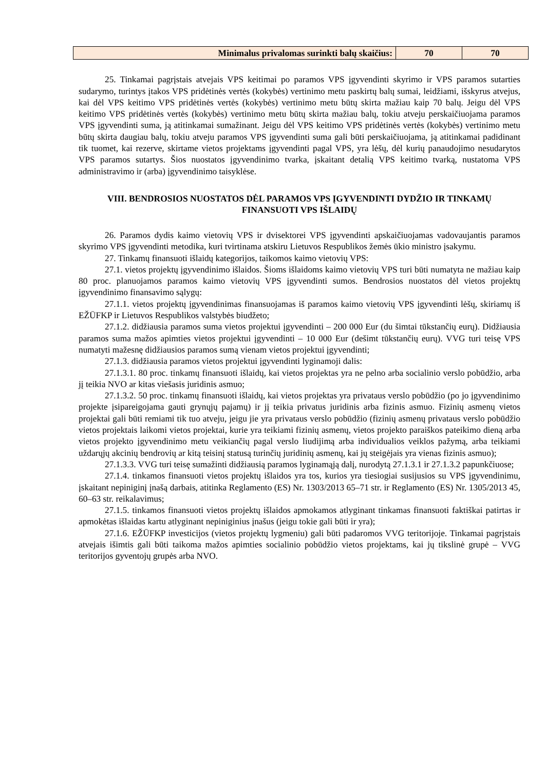| Minimalus privalomas surinkti balų skaičius: | 70 | 70 |
25. Tinkamai pagrįstais atvejais VPS keitimai po paramos VPS įgyvendinti skyrimo ir VPS paramos sutarties sudarymo, turintys įtakos VPS pridėtinės vertės (kokybės) vertinimo metu paskirtų balų sumai, leidžiami, išskyrus atvejus, kai dėl VPS keitimo VPS pridėtinės vertės (kokybės) vertinimo metu būtų skirta mažiau kaip 70 balų. Jeigu dėl VPS keitimo VPS pridėtinės vertės (kokybės) vertinimo metu būtų skirta mažiau balų, tokiu atveju perskaičiuojama paramos VPS įgyvendinti suma, ją atitinkamai sumažinant. Jeigu dėl VPS keitimo VPS pridėtinės vertės (kokybės) vertinimo metu būtų skirta daugiau balų, tokiu atveju paramos VPS įgyvendinti suma gali būti perskaičiuojama, ją atitinkamai padidinant tik tuomet, kai rezerve, skirtame vietos projektams įgyvendinti pagal VPS, yra lėšų, dėl kurių panaudojimo nesudarytos VPS paramos sutartys. Šios nuostatos įgyvendinimo tvarka, įskaitant detalią VPS keitimo tvarką, nustatoma VPS administravimo ir (arba) įgyvendinimo taisyklėse.
VIII. BENDROSIOS NUOSTATOS DĖL PARAMOS VPS ĮGYVENDINTI DYDŽIO IR TINKAMŲ FINANSUOTI VPS IŠLAIDŲ
26. Paramos dydis kaimo vietovių VPS ir dvisektorei VPS įgyvendinti apskaičiuojamas vadovaujantis paramos skyrimo VPS įgyvendinti metodika, kuri tvirtinama atskiru Lietuvos Respublikos žemės ūkio ministro įsakymu.
27. Tinkamų finansuoti išlaidų kategorijos, taikomos kaimo vietovių VPS:
27.1. vietos projektų įgyvendinimo išlaidos. Šioms išlaidoms kaimo vietovių VPS turi būti numatyta ne mažiau kaip 80 proc. planuojamos paramos kaimo vietovių VPS įgyvendinti sumos. Bendrosios nuostatos dėl vietos projektų įgyvendinimo finansavimo sąlygų:
27.1.1. vietos projektų įgyvendinimas finansuojamas iš paramos kaimo vietovių VPS įgyvendinti lėšų, skiriamų iš EŽŪFKP ir Lietuvos Respublikos valstybės biudžeto;
27.1.2. didžiausia paramos suma vietos projektui įgyvendinti – 200 000 Eur (du šimtai tūkstančių eurų). Didžiausia paramos suma mažos apimties vietos projektui įgyvendinti – 10 000 Eur (dešimt tūkstančių eurų). VVG turi teisę VPS numatyti mažesnę didžiausios paramos sumą vienam vietos projektui įgyvendinti;
27.1.3. didžiausia paramos vietos projektui įgyvendinti lyginamoji dalis:
27.1.3.1. 80 proc. tinkamų finansuoti išlaidų, kai vietos projektas yra ne pelno arba socialinio verslo pobūdžio, arba jį teikia NVO ar kitas viešasis juridinis asmuo;
27.1.3.2. 50 proc. tinkamų finansuoti išlaidų, kai vietos projektas yra privataus verslo pobūdžio (po jo įgyvendinimo projekte įsipareigojama gauti grynųjų pajamų) ir jį teikia privatus juridinis arba fizinis asmuo. Fizinių asmenų vietos projektai gali būti remiami tik tuo atveju, jeigu jie yra privataus verslo pobūdžio (fizinių asmenų privataus verslo pobūdžio vietos projektais laikomi vietos projektai, kurie yra teikiami fizinių asmenų, vietos projekto paraiškos pateikimo dieną arba vietos projekto įgyvendinimo metu veikiančių pagal verslo liudijimą arba individualios veiklos pažymą, arba teikiami uždarųjų akcinių bendrovių ar kitą teisinį statusą turinčių juridinių asmenų, kai jų steigėjais yra vienas fizinis asmuo);
27.1.3.3. VVG turi teisę sumažinti didžiausią paramos lyginamąją dalį, nurodytą 27.1.3.1 ir 27.1.3.2 papunkčiuose;
27.1.4. tinkamos finansuoti vietos projektų išlaidos yra tos, kurios yra tiesiogiai susijusios su VPS įgyvendinimu, įskaitant nepiniginį įnašą darbais, atitinka Reglamento (ES) Nr. 1303/2013 65–71 str. ir Reglamento (ES) Nr. 1305/2013 45, 60–63 str. reikalavimus;
27.1.5. tinkamos finansuoti vietos projektų išlaidos apmokamos atlyginant tinkamas finansuoti faktiškai patirtas ir apmokėtas išlaidas kartu atlyginant nepiniginius įnašus (jeigu tokie gali būti ir yra);
27.1.6. EŽŪFKP investicijos (vietos projektų lygmeniu) gali būti padaromos VVG teritorijoje. Tinkamai pagrįstais atvejais išimtis gali būti taikoma mažos apimties socialinio pobūdžio vietos projektams, kai jų tikslinė grupė – VVG teritorijos gyventojų grupės arba NVO.